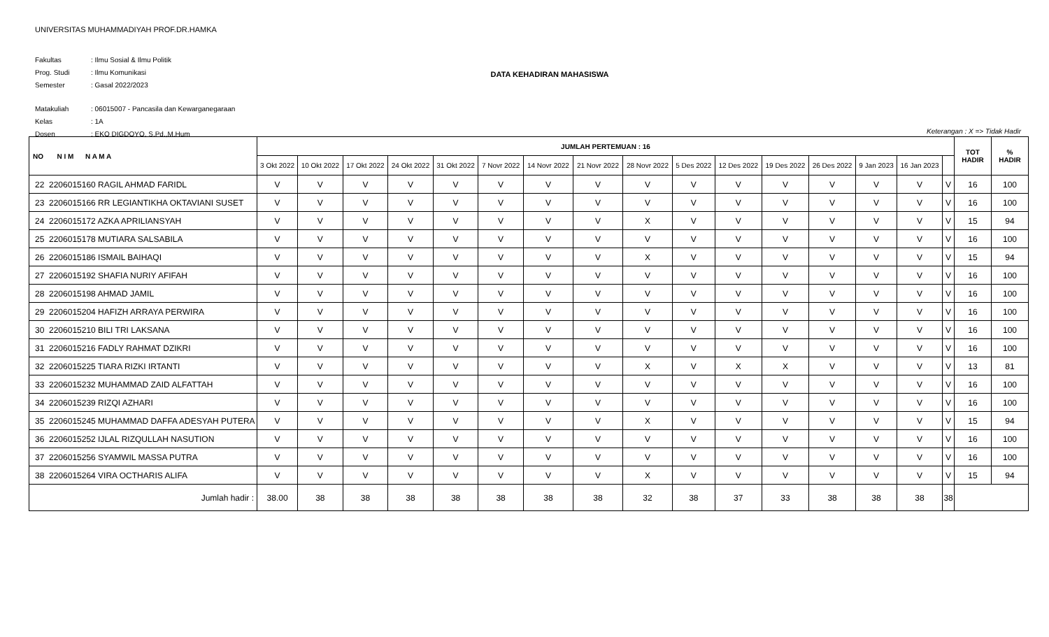UNIVERSITAS MUHAMMADIYAH PROF.DR.HAMKA
| Fakultas | : Ilmu Sosial & Ilmu Politik |
| Prog. Studi | : Ilmu Komunikasi |
| Semester | : Gasal 2022/2023 |
| Matakuliah | : 06015007 - Pancasila dan Kewarganegaraan |
| Kelas | : 1A |
| Dosen | : EKO DIGDOYO, S.Pd.,M.Hum |
DATA KEHADIRAN MAHASISWA
Keterangan : X => Tidak Hadir
| NO N I M N A M A | JUMLAH PERTEMUAN : 16 | | | | | | | | | | | | | | | | TOT HADIR | % HADIR |
| --- | --- | --- | --- | --- | --- | --- | --- | --- | --- | --- | --- | --- | --- | --- | --- | --- | --- | --- |
| | 3 Okt 2022 | 10 Okt 2022 | 17 Okt 2022 | 24 Okt 2022 | 31 Okt 2022 | 7 Novr 2022 | 14 Novr 2022 | 21 Novr 2022 | 28 Novr 2022 | 5 Des 2022 | 12 Des 2022 | 19 Des 2022 | 26 Des 2022 | 9 Jan 2023 | 16 Jan 2023 | | | |
| 22 2206015160 RAGIL AHMAD FARIDL | V | V | V | V | V | V | V | V | V | V | V | V | V | V | V | V | 16 | 100 |
| 23 2206015166 RR LEGIANTIKHA OKTAVIANI SUSET | V | V | V | V | V | V | V | V | V | V | V | V | V | V | V | V | 16 | 100 |
| 24 2206015172 AZKA APRILIANSYAH | V | V | V | V | V | V | V | V | X | V | V | V | V | V | V | V | 15 | 94 |
| 25 2206015178 MUTIARA SALSABILA | V | V | V | V | V | V | V | V | V | V | V | V | V | V | V | V | 16 | 100 |
| 26 2206015186 ISMAIL BAIHAQI | V | V | V | V | V | V | V | V | X | V | V | V | V | V | V | V | 15 | 94 |
| 27 2206015192 SHAFIA NURIY AFIFAH | V | V | V | V | V | V | V | V | V | V | V | V | V | V | V | V | 16 | 100 |
| 28 2206015198 AHMAD JAMIL | V | V | V | V | V | V | V | V | V | V | V | V | V | V | V | V | 16 | 100 |
| 29 2206015204 HAFIZH ARRAYA PERWIRA | V | V | V | V | V | V | V | V | V | V | V | V | V | V | V | V | 16 | 100 |
| 30 2206015210 BILI TRI LAKSANA | V | V | V | V | V | V | V | V | V | V | V | V | V | V | V | V | 16 | 100 |
| 31 2206015216 FADLY RAHMAT DZIKRI | V | V | V | V | V | V | V | V | V | V | V | V | V | V | V | V | 16 | 100 |
| 32 2206015225 TIARA RIZKI IRTANTI | V | V | V | V | V | V | V | V | X | V | X | X | V | V | V | V | 13 | 81 |
| 33 2206015232 MUHAMMAD ZAID ALFATTAH | V | V | V | V | V | V | V | V | V | V | V | V | V | V | V | V | 16 | 100 |
| 34 2206015239 RIZQI AZHARI | V | V | V | V | V | V | V | V | V | V | V | V | V | V | V | V | 16 | 100 |
| 35 2206015245 MUHAMMAD DAFFA ADESYAH PUTERA | V | V | V | V | V | V | V | V | X | V | V | V | V | V | V | V | 15 | 94 |
| 36 2206015252 IJLAL RIZQULLAH NASUTION | V | V | V | V | V | V | V | V | V | V | V | V | V | V | V | V | 16 | 100 |
| 37 2206015256 SYAMWIL MASSA PUTRA | V | V | V | V | V | V | V | V | V | V | V | V | V | V | V | V | 16 | 100 |
| 38 2206015264 VIRA OCTHARIS ALIFA | V | V | V | V | V | V | V | V | X | V | V | V | V | V | V | V | 15 | 94 |
| Jumlah hadir : | 38.00 | 38 | 38 | 38 | 38 | 38 | 38 | 38 | 32 | 38 | 37 | 33 | 38 | 38 | 38 | 38 | | |